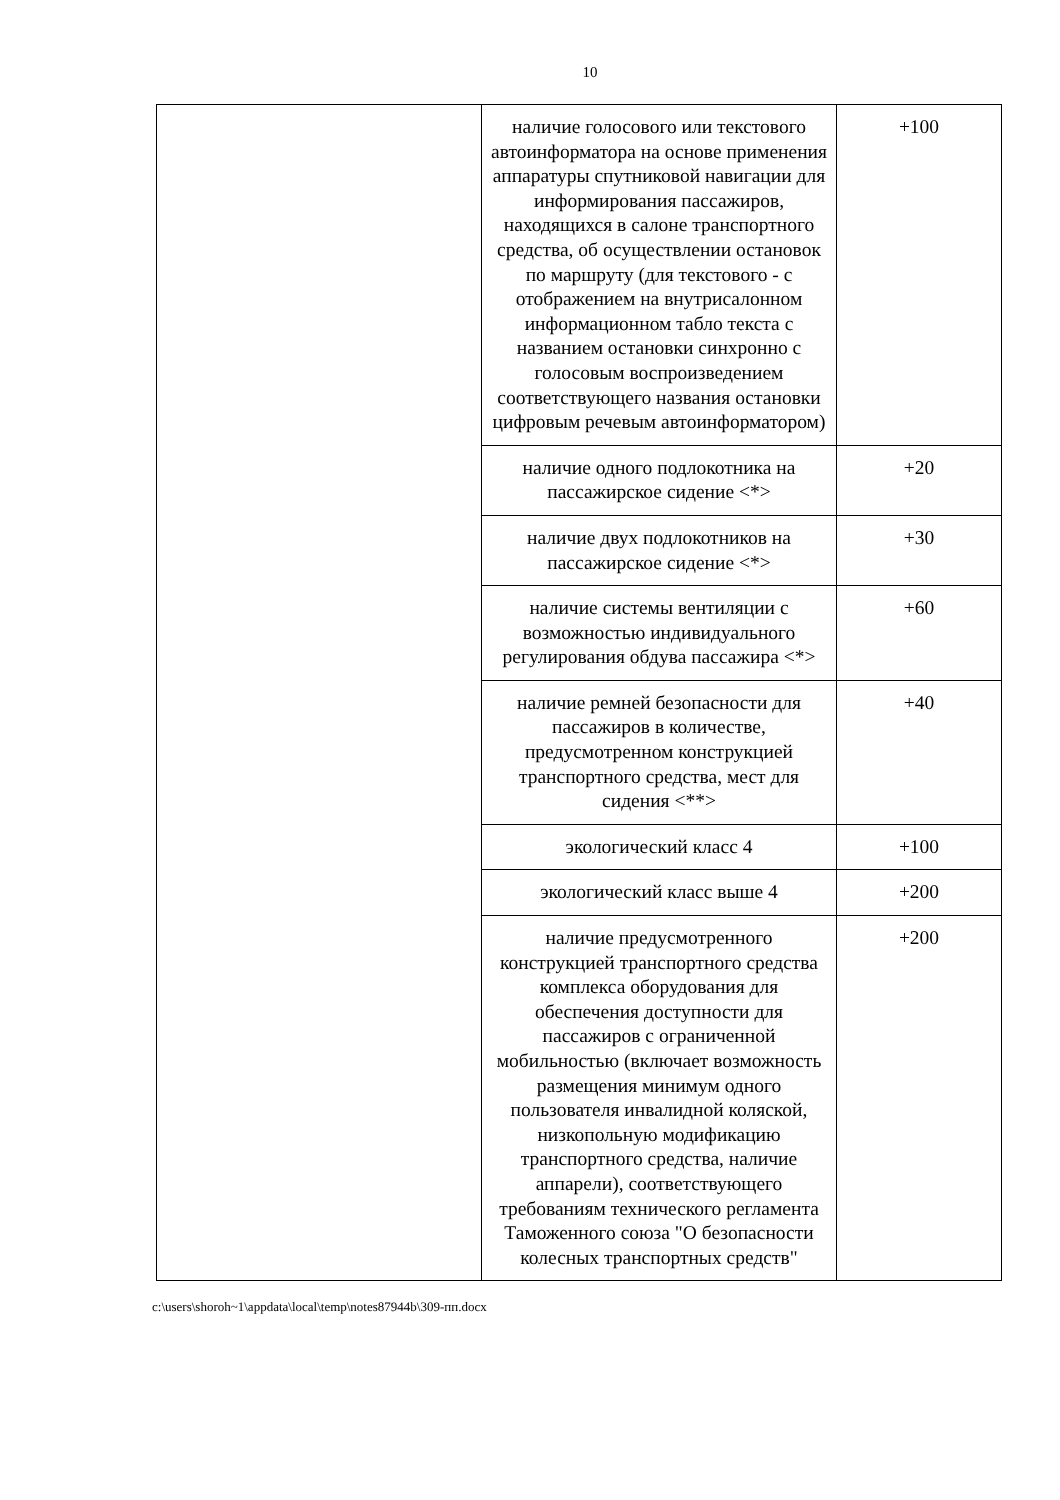10
| | наличие голосового или текстового автоинформатора на основе применения аппаратуры спутниковой навигации для информирования пассажиров, находящихся в салоне транспортного средства, об осуществлении остановок по маршруту (для текстового - с отображением на внутрисалонном информационном табло текста с названием остановки синхронно с голосовым воспроизведением соответствующего названия остановки цифровым речевым автоинформатором) | +100 |
| | наличие одного подлокотника на пассажирское сидение <*> | +20 |
| | наличие двух подлокотников на пассажирское сидение <*> | +30 |
| | наличие системы вентиляции с возможностью индивидуального регулирования обдува пассажира <*> | +60 |
| | наличие ремней безопасности для пассажиров в количестве, предусмотренном конструкцией транспортного средства, мест для сидения <**> | +40 |
| | экологический класс 4 | +100 |
| | экологический класс выше 4 | +200 |
| | наличие предусмотренного конструкцией транспортного средства комплекса оборудования для обеспечения доступности для пассажиров с ограниченной мобильностью (включает возможность размещения минимум одного пользователя инвалидной коляской, низкопольную модификацию транспортного средства, наличие аппарели), соответствующего требованиям технического регламента Таможенного союза "О безопасности колесных транспортных средств" | +200 |
c:\users\shoroh~1\appdata\local\temp\notes87944b\309-пп.docx